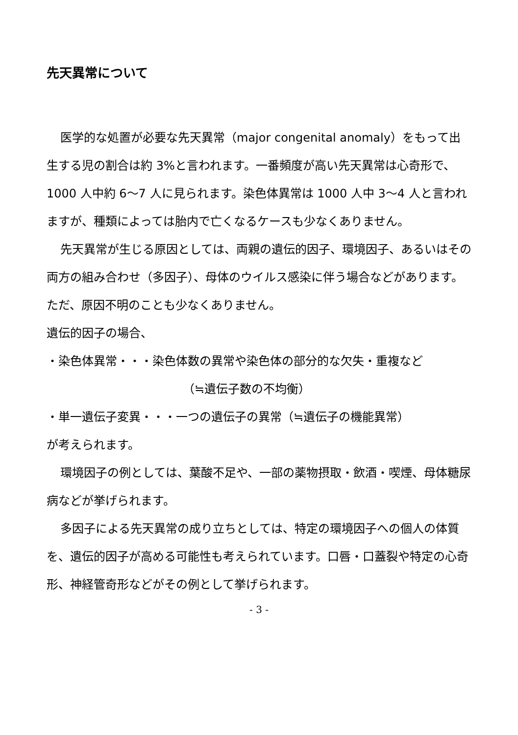先天異常について
医学的な処置が必要な先天異常（major congenital anomaly）をもって出生する児の割合は約 3%と言われます。一番頻度が高い先天異常は心奇形で、1000 人中約 6～7 人に見られます。染色体異常は 1000 人中 3～4 人と言われますが、種類によっては胎内で亡くなるケースも少なくありません。
先天異常が生じる原因としては、両親の遺伝的因子、環境因子、あるいはその両方の組み合わせ（多因子）、母体のウイルス感染に伴う場合などがあります。ただ、原因不明のことも少なくありません。
遺伝的因子の場合、
・染色体異常・・・染色体数の異常や染色体の部分的な欠失・重複など
（≒遺伝子数の不均衡）
・単一遺伝子変異・・・一つの遺伝子の異常（≒遺伝子の機能異常）
が考えられます。
環境因子の例としては、葉酸不足や、一部の薬物摂取・飲酒・喫煙、母体糖尿病などが挙げられます。
多因子による先天異常の成り立ちとしては、特定の環境因子への個人の体質を、遺伝的因子が高める可能性も考えられています。口唇・口蓋裂や特定の心奇形、神経管奇形などがその例として挙げられます。
- 3 -